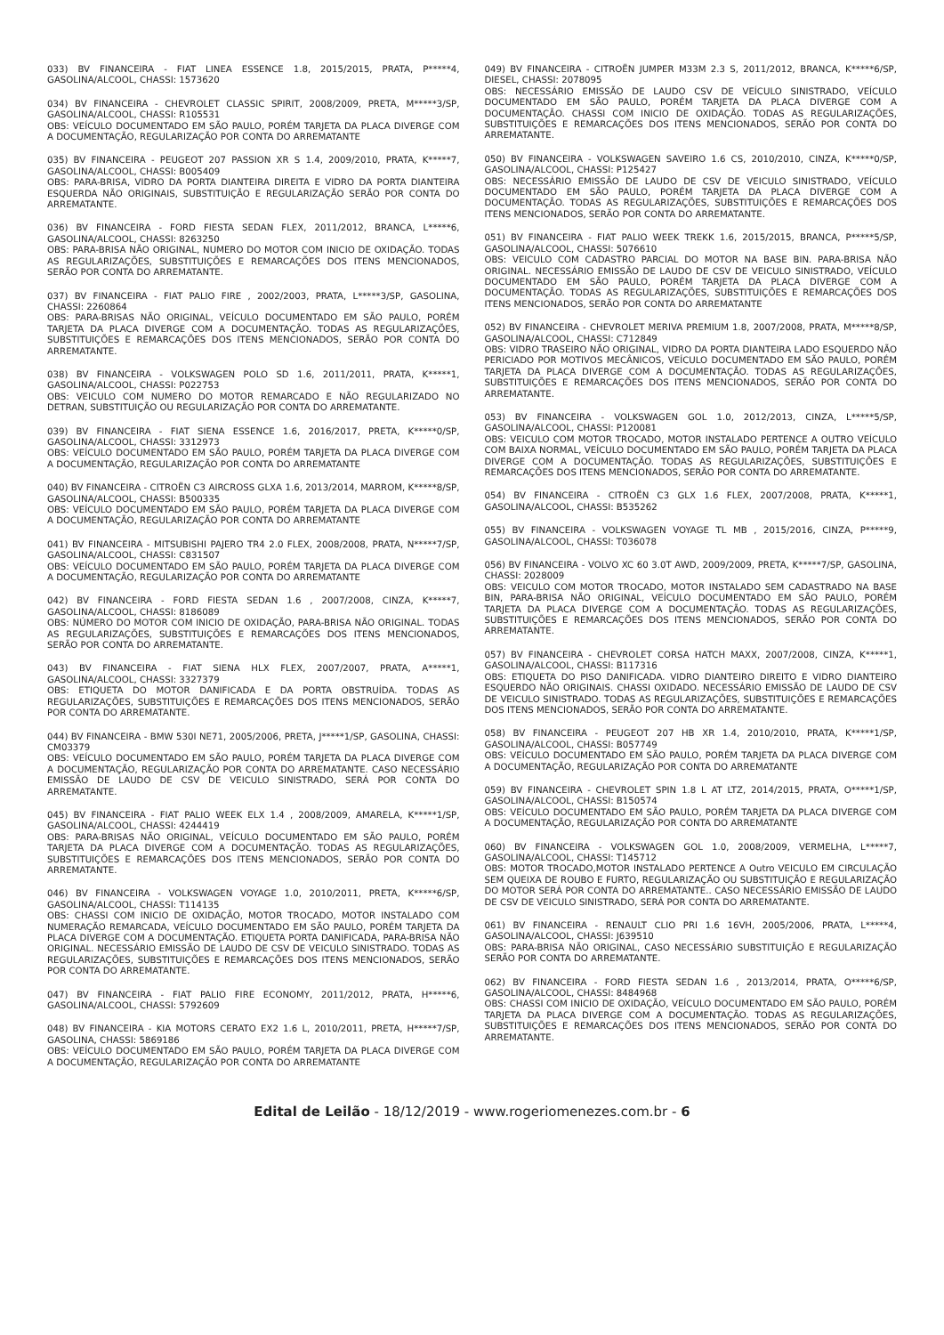033) BV FINANCEIRA - FIAT LINEA ESSENCE 1.8, 2015/2015, PRATA, P*****4, GASOLINA/ALCOOL, CHASSI: 1573620
034) BV FINANCEIRA - CHEVROLET CLASSIC SPIRIT, 2008/2009, PRETA, M*****3/SP, GASOLINA/ALCOOL, CHASSI: R105531
OBS: VEÍCULO DOCUMENTADO EM SÃO PAULO, PORÉM TARJETA DA PLACA DIVERGE COM A DOCUMENTAÇÃO, REGULARIZAÇÃO POR CONTA DO ARREMATANTE
035) BV FINANCEIRA - PEUGEOT 207 PASSION XR S 1.4, 2009/2010, PRATA, K*****7, GASOLINA/ALCOOL, CHASSI: B005409
OBS: PARA-BRISA, VIDRO DA PORTA DIANTEIRA DIREITA E VIDRO DA PORTA DIANTEIRA ESQUERDA NÃO ORIGINAIS, SUBSTITUIÇÃO E REGULARIZAÇÃO SERÃO POR CONTA DO ARREMATANTE.
036) BV FINANCEIRA - FORD FIESTA SEDAN FLEX, 2011/2012, BRANCA, L*****6, GASOLINA/ALCOOL, CHASSI: 8263250
OBS: PARA-BRISA NÃO ORIGINAL, NUMERO DO MOTOR COM INICIO DE OXIDAÇÃO. TODAS AS REGULARIZAÇÕES, SUBSTITUIÇÕES E REMARCAÇÕES DOS ITENS MENCIONADOS, SERÃO POR CONTA DO ARREMATANTE.
037) BV FINANCEIRA - FIAT PALIO FIRE , 2002/2003, PRATA, L*****3/SP, GASOLINA, CHASSI: 2260864
OBS: PARA-BRISAS NÃO ORIGINAL, VEÍCULO DOCUMENTADO EM SÃO PAULO, PORÉM TARJETA DA PLACA DIVERGE COM A DOCUMENTAÇÃO. TODAS AS REGULARIZAÇÕES, SUBSTITUIÇÕES E REMARCAÇÕES DOS ITENS MENCIONADOS, SERÃO POR CONTA DO ARREMATANTE.
038) BV FINANCEIRA - VOLKSWAGEN POLO SD 1.6, 2011/2011, PRATA, K*****1, GASOLINA/ALCOOL, CHASSI: P022753
OBS: VEICULO COM NUMERO DO MOTOR REMARCADO E NÃO REGULARIZADO NO DETRAN, SUBSTITUIÇÃO OU REGULARIZAÇÃO POR CONTA DO ARREMATANTE.
039) BV FINANCEIRA - FIAT SIENA ESSENCE 1.6, 2016/2017, PRETA, K*****0/SP, GASOLINA/ALCOOL, CHASSI: 3312973
OBS: VEÍCULO DOCUMENTADO EM SÃO PAULO, PORÉM TARJETA DA PLACA DIVERGE COM A DOCUMENTAÇÃO, REGULARIZAÇÃO POR CONTA DO ARREMATANTE
040) BV FINANCEIRA - CITROËN C3 AIRCROSS GLXA 1.6, 2013/2014, MARROM, K*****8/SP, GASOLINA/ALCOOL, CHASSI: B500335
OBS: VEÍCULO DOCUMENTADO EM SÃO PAULO, PORÉM TARJETA DA PLACA DIVERGE COM A DOCUMENTAÇÃO, REGULARIZAÇÃO POR CONTA DO ARREMATANTE
041) BV FINANCEIRA - MITSUBISHI PAJERO TR4 2.0 FLEX, 2008/2008, PRATA, N*****7/SP, GASOLINA/ALCOOL, CHASSI: C831507
OBS: VEÍCULO DOCUMENTADO EM SÃO PAULO, PORÉM TARJETA DA PLACA DIVERGE COM A DOCUMENTAÇÃO, REGULARIZAÇÃO POR CONTA DO ARREMATANTE
042) BV FINANCEIRA - FORD FIESTA SEDAN 1.6 , 2007/2008, CINZA, K*****7, GASOLINA/ALCOOL, CHASSI: 8186089
OBS: NÚMERO DO MOTOR COM INICIO DE OXIDAÇÃO, PARA-BRISA NÃO ORIGINAL. TODAS AS REGULARIZAÇÕES, SUBSTITUIÇÕES E REMARCAÇÕES DOS ITENS MENCIONADOS, SERÃO POR CONTA DO ARREMATANTE.
043) BV FINANCEIRA - FIAT SIENA HLX FLEX, 2007/2007, PRATA, A*****1, GASOLINA/ALCOOL, CHASSI: 3327379
OBS: ETIQUETA DO MOTOR DANIFICADA E DA PORTA OBSTRUÍDA. TODAS AS REGULARIZAÇÕES, SUBSTITUIÇÕES E REMARCAÇÕES DOS ITENS MENCIONADOS, SERÃO POR CONTA DO ARREMATANTE.
044) BV FINANCEIRA - BMW 530I NE71, 2005/2006, PRETA, J*****1/SP, GASOLINA, CHASSI: CM03379
OBS: VEÍCULO DOCUMENTADO EM SÃO PAULO, PORÉM TARJETA DA PLACA DIVERGE COM A DOCUMENTAÇÃO, REGULARIZAÇÃO POR CONTA DO ARREMATANTE. CASO NECESSÁRIO EMISSÃO DE LAUDO DE CSV DE VEICULO SINISTRADO, SERÁ POR CONTA DO ARREMATANTE.
045) BV FINANCEIRA - FIAT PALIO WEEK ELX 1.4 , 2008/2009, AMARELA, K*****1/SP, GASOLINA/ALCOOL, CHASSI: 4244419
OBS: PARA-BRISAS NÃO ORIGINAL, VEÍCULO DOCUMENTADO EM SÃO PAULO, PORÉM TARJETA DA PLACA DIVERGE COM A DOCUMENTAÇÃO. TODAS AS REGULARIZAÇÕES, SUBSTITUIÇÕES E REMARCAÇÕES DOS ITENS MENCIONADOS, SERÃO POR CONTA DO ARREMATANTE.
046) BV FINANCEIRA - VOLKSWAGEN VOYAGE 1.0, 2010/2011, PRETA, K*****6/SP, GASOLINA/ALCOOL, CHASSI: T114135
OBS: CHASSI COM INICIO DE OXIDAÇÃO, MOTOR TROCADO, MOTOR INSTALADO COM NUMERAÇÃO REMARCADA, VEÍCULO DOCUMENTADO EM SÃO PAULO, PORÉM TARJETA DA PLACA DIVERGE COM A DOCUMENTAÇÃO. ETIQUETA PORTA DANIFICADA, PARA-BRISA NÃO ORIGINAL. NECESSÁRIO EMISSÃO DE LAUDO DE CSV DE VEICULO SINISTRADO. TODAS AS REGULARIZAÇÕES, SUBSTITUIÇÕES E REMARCAÇÕES DOS ITENS MENCIONADOS, SERÃO POR CONTA DO ARREMATANTE.
047) BV FINANCEIRA - FIAT PALIO FIRE ECONOMY, 2011/2012, PRATA, H*****6, GASOLINA/ALCOOL, CHASSI: 5792609
048) BV FINANCEIRA - KIA MOTORS CERATO EX2 1.6 L, 2010/2011, PRETA, H*****7/SP, GASOLINA, CHASSI: 5869186
OBS: VEÍCULO DOCUMENTADO EM SÃO PAULO, PORÉM TARJETA DA PLACA DIVERGE COM A DOCUMENTAÇÃO, REGULARIZAÇÃO POR CONTA DO ARREMATANTE
049) BV FINANCEIRA - CITROËN JUMPER M33M 2.3 S, 2011/2012, BRANCA, K*****6/SP, DIESEL, CHASSI: 2078095
OBS: NECESSÁRIO EMISSÃO DE LAUDO CSV DE VEÍCULO SINISTRADO, VEÍCULO DOCUMENTADO EM SÃO PAULO, PORÉM TARJETA DA PLACA DIVERGE COM A DOCUMENTAÇÃO. CHASSI COM INICIO DE OXIDAÇÃO. TODAS AS REGULARIZAÇÕES, SUBSTITUIÇÕES E REMARCAÇÕES DOS ITENS MENCIONADOS, SERÃO POR CONTA DO ARREMATANTE.
050) BV FINANCEIRA - VOLKSWAGEN SAVEIRO 1.6 CS, 2010/2010, CINZA, K*****0/SP, GASOLINA/ALCOOL, CHASSI: P125427
OBS: NECESSÁRIO EMISSÃO DE LAUDO DE CSV DE VEICULO SINISTRADO, VEÍCULO DOCUMENTADO EM SÃO PAULO, PORÉM TARJETA DA PLACA DIVERGE COM A DOCUMENTAÇÃO. TODAS AS REGULARIZAÇÕES, SUBSTITUIÇÕES E REMARCAÇÕES DOS ITENS MENCIONADOS, SERÃO POR CONTA DO ARREMATANTE.
051) BV FINANCEIRA - FIAT PALIO WEEK TREKK 1.6, 2015/2015, BRANCA, P*****5/SP, GASOLINA/ALCOOL, CHASSI: 5076610
OBS: VEICULO COM CADASTRO PARCIAL DO MOTOR NA BASE BIN. PARA-BRISA NÃO ORIGINAL. NECESSÁRIO EMISSÃO DE LAUDO DE CSV DE VEICULO SINISTRADO, VEÍCULO DOCUMENTADO EM SÃO PAULO, PORÉM TARJETA DA PLACA DIVERGE COM A DOCUMENTAÇÃO. TODAS AS REGULARIZAÇÕES, SUBSTITUIÇÕES E REMARCAÇÕES DOS ITENS MENCIONADOS, SERÃO POR CONTA DO ARREMATANTE
052) BV FINANCEIRA - CHEVROLET MERIVA PREMIUM 1.8, 2007/2008, PRATA, M*****8/SP, GASOLINA/ALCOOL, CHASSI: C712849
OBS: VIDRO TRASEIRO NÃO ORIGINAL, VIDRO DA PORTA DIANTEIRA LADO ESQUERDO NÃO PERICIADO POR MOTIVOS MECÂNICOS, VEÍCULO DOCUMENTADO EM SÃO PAULO, PORÉM TARJETA DA PLACA DIVERGE COM A DOCUMENTAÇÃO. TODAS AS REGULARIZAÇÕES, SUBSTITUIÇÕES E REMARCAÇÕES DOS ITENS MENCIONADOS, SERÃO POR CONTA DO ARREMATANTE.
053) BV FINANCEIRA - VOLKSWAGEN GOL 1.0, 2012/2013, CINZA, L*****5/SP, GASOLINA/ALCOOL, CHASSI: P120081
OBS: VEICULO COM MOTOR TROCADO, MOTOR INSTALADO PERTENCE A OUTRO VEÍCULO COM BAIXA NORMAL, VEÍCULO DOCUMENTADO EM SÃO PAULO, PORÉM TARJETA DA PLACA DIVERGE COM A DOCUMENTAÇÃO. TODAS AS REGULARIZAÇÕES, SUBSTITUIÇÕES E REMARCAÇÕES DOS ITENS MENCIONADOS, SERÃO POR CONTA DO ARREMATANTE.
054) BV FINANCEIRA - CITROËN C3 GLX 1.6 FLEX, 2007/2008, PRATA, K*****1, GASOLINA/ALCOOL, CHASSI: B535262
055) BV FINANCEIRA - VOLKSWAGEN VOYAGE TL MB , 2015/2016, CINZA, P*****9, GASOLINA/ALCOOL, CHASSI: T036078
056) BV FINANCEIRA - VOLVO XC 60 3.0T AWD, 2009/2009, PRETA, K*****7/SP, GASOLINA, CHASSI: 2028009
OBS: VEICULO COM MOTOR TROCADO, MOTOR INSTALADO SEM CADASTRADO NA BASE BIN, PARA-BRISA NÃO ORIGINAL, VEÍCULO DOCUMENTADO EM SÃO PAULO, PORÉM TARJETA DA PLACA DIVERGE COM A DOCUMENTAÇÃO. TODAS AS REGULARIZAÇÕES, SUBSTITUIÇÕES E REMARCAÇÕES DOS ITENS MENCIONADOS, SERÃO POR CONTA DO ARREMATANTE.
057) BV FINANCEIRA - CHEVROLET CORSA HATCH MAXX, 2007/2008, CINZA, K*****1, GASOLINA/ALCOOL, CHASSI: B117316
OBS: ETIQUETA DO PISO DANIFICADA. VIDRO DIANTEIRO DIREITO E VIDRO DIANTEIRO ESQUERDO NÃO ORIGINAIS. CHASSI OXIDADO. NECESSÁRIO EMISSÃO DE LAUDO DE CSV DE VEICULO SINISTRADO. TODAS AS REGULARIZAÇÕES, SUBSTITUIÇÕES E REMARCAÇÕES DOS ITENS MENCIONADOS, SERÃO POR CONTA DO ARREMATANTE.
058) BV FINANCEIRA - PEUGEOT 207 HB XR 1.4, 2010/2010, PRATA, K*****1/SP, GASOLINA/ALCOOL, CHASSI: B057749
OBS: VEÍCULO DOCUMENTADO EM SÃO PAULO, PORÉM TARJETA DA PLACA DIVERGE COM A DOCUMENTAÇÃO, REGULARIZAÇÃO POR CONTA DO ARREMATANTE
059) BV FINANCEIRA - CHEVROLET SPIN 1.8 L AT LTZ, 2014/2015, PRATA, O*****1/SP, GASOLINA/ALCOOL, CHASSI: B150574
OBS: VEÍCULO DOCUMENTADO EM SÃO PAULO, PORÉM TARJETA DA PLACA DIVERGE COM A DOCUMENTAÇÃO, REGULARIZAÇÃO POR CONTA DO ARREMATANTE
060) BV FINANCEIRA - VOLKSWAGEN GOL 1.0, 2008/2009, VERMELHA, L*****7, GASOLINA/ALCOOL, CHASSI: T145712
OBS: MOTOR TROCADO,MOTOR INSTALADO PERTENCE A Outro VEICULO EM CIRCULAÇÃO SEM QUEIXA DE ROUBO E FURTO, REGULARIZAÇÃO OU SUBSTITUIÇÃO E REGULARIZAÇÃO DO MOTOR SERÁ POR CONTA DO ARREMATANTE.. CASO NECESSÁRIO EMISSÃO DE LAUDO DE CSV DE VEICULO SINISTRADO, SERÁ POR CONTA DO ARREMATANTE.
061) BV FINANCEIRA - RENAULT CLIO PRI 1.6 16VH, 2005/2006, PRATA, L*****4, GASOLINA/ALCOOL, CHASSI: J639510
OBS: PARA-BRISA NÃO ORIGINAL, CASO NECESSÁRIO SUBSTITUIÇÃO E REGULARIZAÇÃO SERÃO POR CONTA DO ARREMATANTE.
062) BV FINANCEIRA - FORD FIESTA SEDAN 1.6 , 2013/2014, PRATA, O*****6/SP, GASOLINA/ALCOOL, CHASSI: 8484968
OBS: CHASSI COM INICIO DE OXIDAÇÃO, VEÍCULO DOCUMENTADO EM SÃO PAULO, PORÉM TARJETA DA PLACA DIVERGE COM A DOCUMENTAÇÃO. TODAS AS REGULARIZAÇÕES, SUBSTITUIÇÕES E REMARCAÇÕES DOS ITENS MENCIONADOS, SERÃO POR CONTA DO ARREMATANTE.
Edital de Leilão - 18/12/2019 - www.rogeriomenezes.com.br - 6